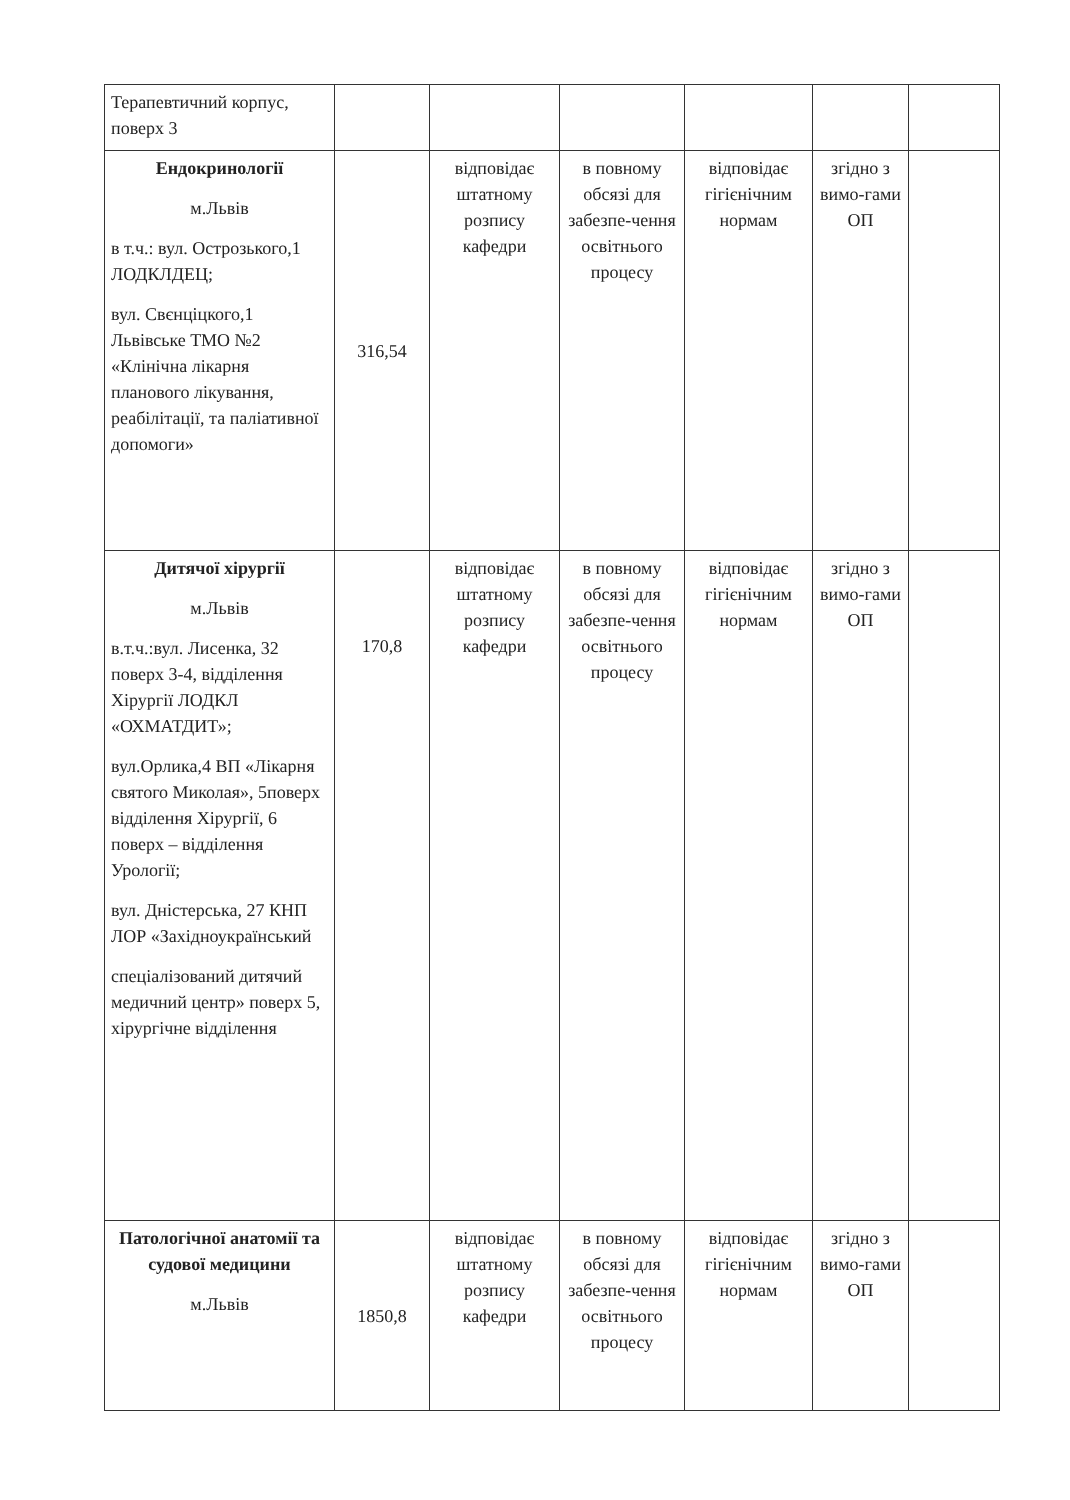| Терапевтичний корпус, поверх 3 | | | | | | |
| Ендокринології м.Львів в т.ч.: вул. Острозького,1 ЛОДКЛДЕЦ; вул. Свєнціцкого,1 Львівське ТМО №2 «Клінічна лікарня планового лікування, реабілітації, та паліативної допомоги» | 316,54 | відповідає штатному розпису кафедри | в повному обсязі для забезпе-чення освітнього процесу | відповідає гігієнічним нормам | згідно з вимо-гами ОП | |
| Дитячої хірургії м.Львів в.т.ч.:вул. Лисенка, 32 поверх 3-4, відділення Хірургії ЛОДКЛ «ОХМАТДИТ»; вул.Орлика,4 ВП «Лікарня святого Миколая», 5поверх відділення Хірургії, 6 поверх – відділення Урології; вул. Дністерська, 27 КНП ЛОР «Західноукраїнський спеціалізований дитячий медичний центр» поверх 5, хірургічне відділення | 170,8 | відповідає штатному розпису кафедри | в повному обсязі для забезпе-чення освітнього процесу | відповідає гігієнічним нормам | згідно з вимо-гами ОП | |
| Патологічної анатомії та судової медицини м.Львів | 1850,8 | відповідає штатному розпису кафедри | в повному обсязі для забезпе-чення освітнього процесу | відповідає гігієнічним нормам | згідно з вимо-гами ОП | |